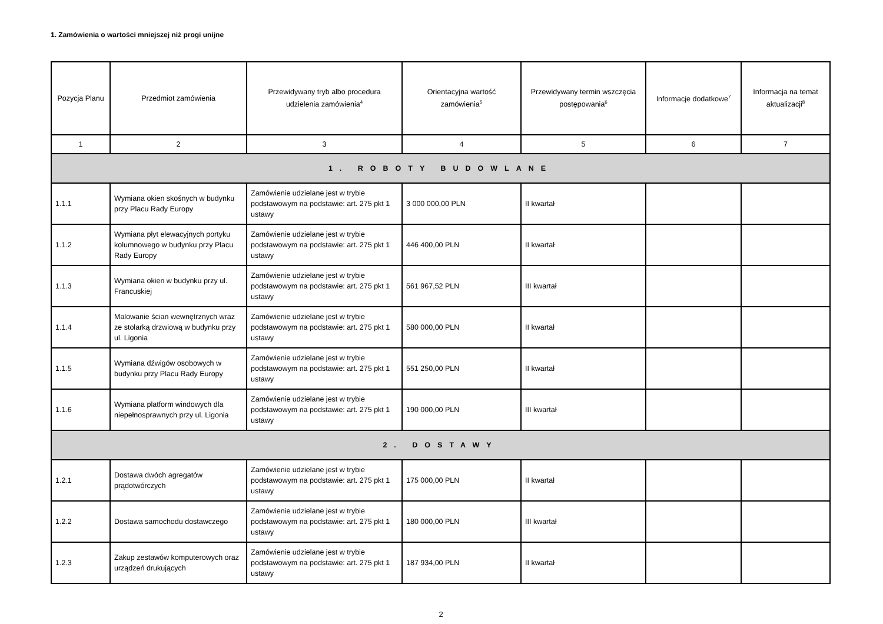1. Zamówienia o wartości mniejszej niż progi unijne
| Pozycja Planu | Przedmiot zamówienia | Przewidywany tryb albo procedura udzielenia zamówienia<sup>4</sup> | Orientacyjna wartość zamówienia<sup>5</sup> | Przewidywany termin wszczęcia postępowania<sup>6</sup> | Informacje dodatkowe<sup>7</sup> | Informacja na temat aktualizacji<sup>8</sup> |
| --- | --- | --- | --- | --- | --- | --- |
| 1 | 2 | 3 | 4 | 5 | 6 | 7 |
| 1. ROBOTY BUDOWLANE | | | | | | |
| 1.1.1 | Wymiana okien skośnych w budynku przy Placu Rady Europy | Zamówienie udzielane jest w trybie podstawowym na podstawie: art. 275 pkt 1 ustawy | 3 000 000,00 PLN | II kwartał | | |
| 1.1.2 | Wymiana płyt elewacyjnych portyku kolumnowego w budynku przy Placu Rady Europy | Zamówienie udzielane jest w trybie podstawowym na podstawie: art. 275 pkt 1 ustawy | 446 400,00 PLN | II kwartał | | |
| 1.1.3 | Wymiana okien w budynku przy ul. Francuskiej | Zamówienie udzielane jest w trybie podstawowym na podstawie: art. 275 pkt 1 ustawy | 561 967,52 PLN | III kwartał | | |
| 1.1.4 | Malowanie ścian wewnętrznych wraz ze stolarką drzwiową w budynku przy ul. Ligonia | Zamówienie udzielane jest w trybie podstawowym na podstawie: art. 275 pkt 1 ustawy | 580 000,00 PLN | II kwartał | | |
| 1.1.5 | Wymiana dźwigów osobowych w budynku przy Placu Rady Europy | Zamówienie udzielane jest w trybie podstawowym na podstawie: art. 275 pkt 1 ustawy | 551 250,00 PLN | II kwartał | | |
| 1.1.6 | Wymiana platform windowych dla niepełnosprawnych przy ul. Ligonia | Zamówienie udzielane jest w trybie podstawowym na podstawie: art. 275 pkt 1 ustawy | 190 000,00 PLN | III kwartał | | |
| 2. DOSTAWY | | | | | | |
| 1.2.1 | Dostawa dwóch agregatów prądotwórczych | Zamówienie udzielane jest w trybie podstawowym na podstawie: art. 275 pkt 1 ustawy | 175 000,00 PLN | II kwartał | | |
| 1.2.2 | Dostawa samochodu dostawczego | Zamówienie udzielane jest w trybie podstawowym na podstawie: art. 275 pkt 1 ustawy | 180 000,00 PLN | III kwartał | | |
| 1.2.3 | Zakup zestawów komputerowych oraz urządzeń drukujących | Zamówienie udzielane jest w trybie podstawowym na podstawie: art. 275 pkt 1 ustawy | 187 934,00 PLN | II kwartał | | |
2